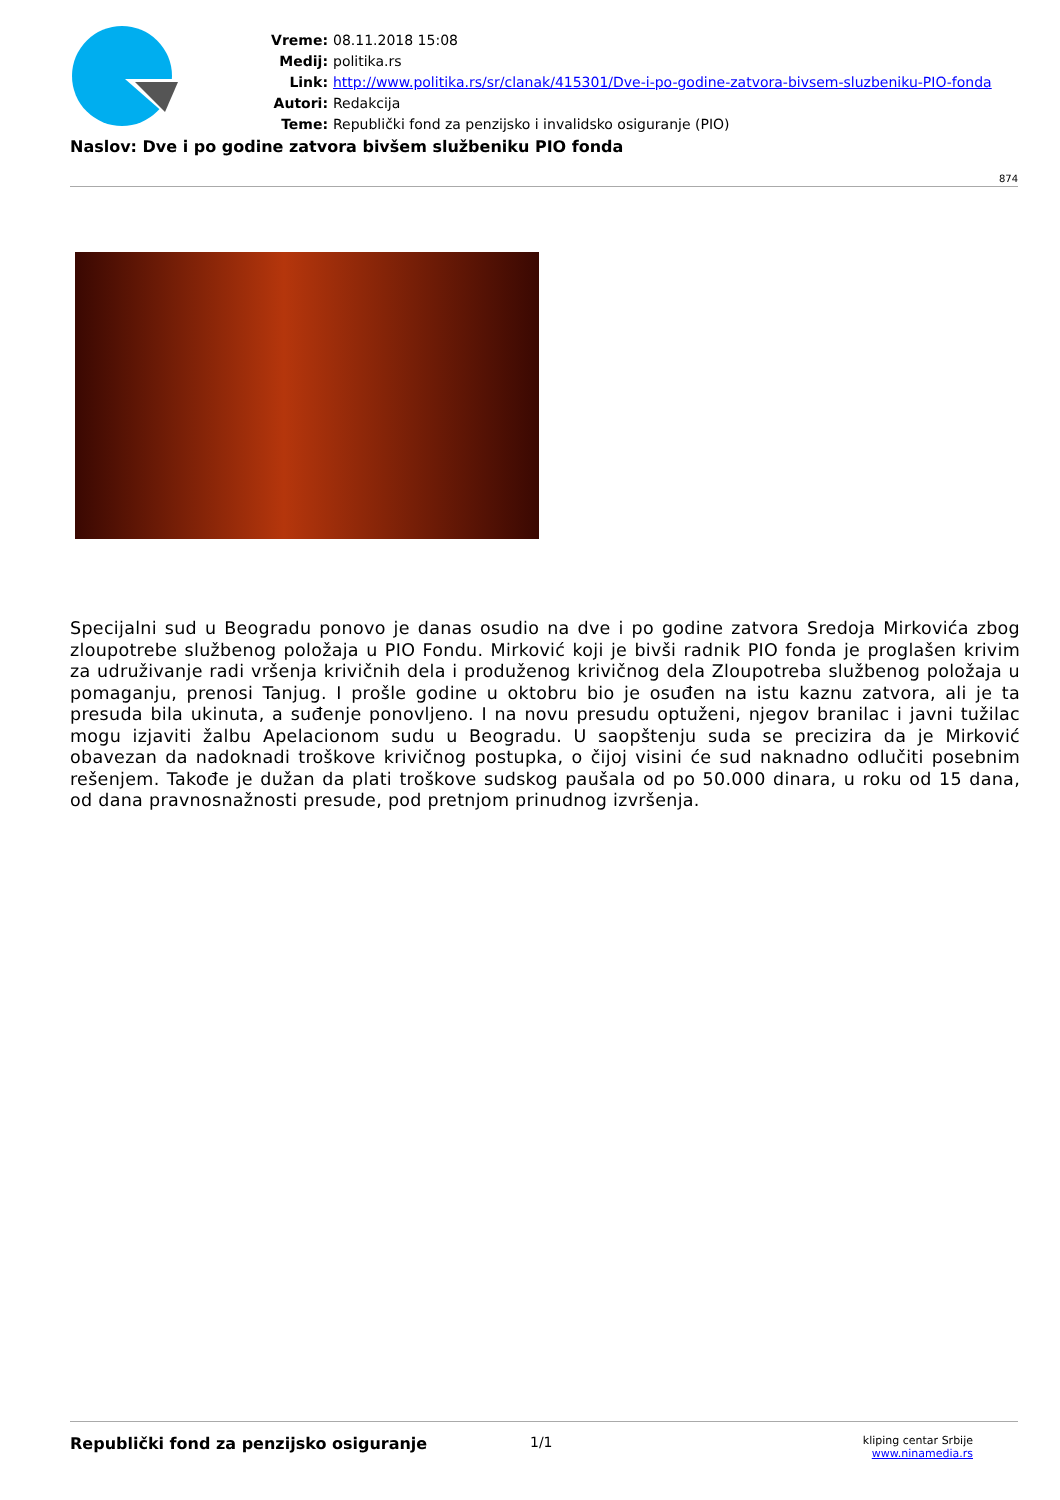Vreme: 08.11.2018 15:08
Medij: politika.rs
Link: http://www.politika.rs/sr/clanak/415301/Dve-i-po-godine-zatvora-bivsem-sluzbeniku-PIO-fonda
Autori: Redakcija
Teme: Republički fond za penzijsko i invalidsko osiguranje (PIO)
Naslov: Dve i po godine zatvora bivšem službeniku PIO fonda
874
Specijalni sud u Beogradu ponovo je danas osudio na dve i po godine zatvora Sredoja Mirkovića zbog zloupotrebe službenog položaja u PIO Fondu. Mirković koji je bivši radnik PIO fonda je proglašen krivim za udruživanje radi vršenja krivičnih dela i produženog krivičnog dela Zloupotreba službenog položaja u pomaganju, prenosi Tanjug. I prošle godine u oktobru bio je osuđen na istu kaznu zatvora, ali je ta presuda bila ukinuta, a suđenje ponovljeno. I na novu presudu optuženi, njegov branilac i javni tužilac mogu izjaviti žalbu Apelacionom sudu u Beogradu. U saopštenju suda se precizira da je Mirković obavezan da nadoknadi troškove krivičnog postupka, o čijoj visini će sud naknadno odlučiti posebnim rešenjem. Takođe je dužan da plati troškove sudskog paušala od po 50.000 dinara, u roku od 15 dana, od dana pravnosnažnosti presude, pod pretnjom prinudnog izvršenja.
Republički fond za penzijsko osiguranje 1/1
kliping centar Srbije
www.ninamedia.rs